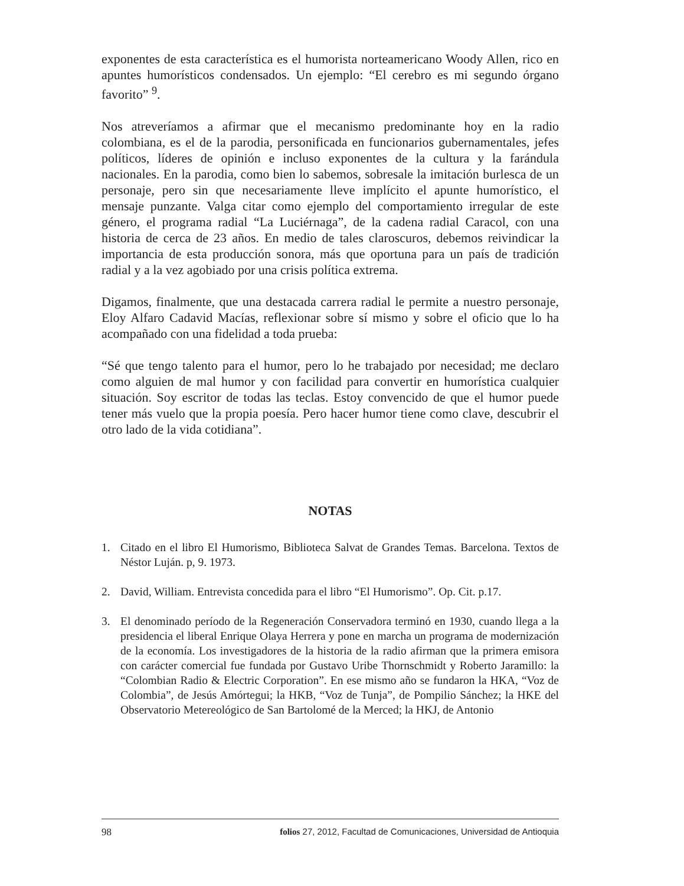exponentes de esta característica es el humorista norteamericano Woody Allen, rico en apuntes humorísticos condensados. Un ejemplo: “El cerebro es mi segundo órgano favorito” <sup>9</sup>.
Nos atreveríamos a afirmar que el mecanismo predominante hoy en la radio colombiana, es el de la parodia, personificada en funcionarios gubernamentales, jefes políticos, líderes de opinión e incluso exponentes de la cultura y la farándula nacionales. En la parodia, como bien lo sabemos, sobresale la imitación burlesca de un personaje, pero sin que necesariamente lleve implícito el apunte humorístico, el mensaje punzante. Valga citar como ejemplo del comportamiento irregular de este género, el programa radial “La Luciérnaga”, de la cadena radial Caracol, con una historia de cerca de 23 años. En medio de tales claroscuros, debemos reivindicar la importancia de esta producción sonora, más que oportuna para un país de tradición radial y a la vez agobiado por una crisis política extrema.
Digamos, finalmente, que una destacada carrera radial le permite a nuestro personaje, Eloy Alfaro Cadavid Macías, reflexionar sobre sí mismo y sobre el oficio que lo ha acompañado con una fidelidad a toda prueba:
“Sé que tengo talento para el humor, pero lo he trabajado por necesidad; me declaro como alguien de mal humor y con facilidad para convertir en humorística cualquier situación. Soy escritor de todas las teclas. Estoy convencido de que el humor puede tener más vuelo que la propia poesía. Pero hacer humor tiene como clave, descubrir el otro lado de la vida cotidiana”.
NOTAS
1. Citado en el libro El Humorismo, Biblioteca Salvat de Grandes Temas. Barcelona. Textos de Néstor Luján. p, 9. 1973.
2. David, William. Entrevista concedida para el libro “El Humorismo”. Op. Cit. p.17.
3. El denominado período de la Regeneración Conservadora terminó en 1930, cuando llega a la presidencia el liberal Enrique Olaya Herrera y pone en marcha un programa de modernización de la economía. Los investigadores de la historia de la radio afirman que la primera emisora con carácter comercial fue fundada por Gustavo Uribe Thornschmidt y Roberto Jaramillo: la “Colombian Radio & Electric Corporation”. En ese mismo año se fundaron la HKA, “Voz de Colombia”, de Jesús Amórtegui; la HKB, “Voz de Tunja”, de Pompilio Sánchez; la HKE del Observatorio Metereológico de San Bartolomé de la Merced; la HKJ, de Antonio
98 folios 27, 2012, Facultad de Comunicaciones, Universidad de Antioquia